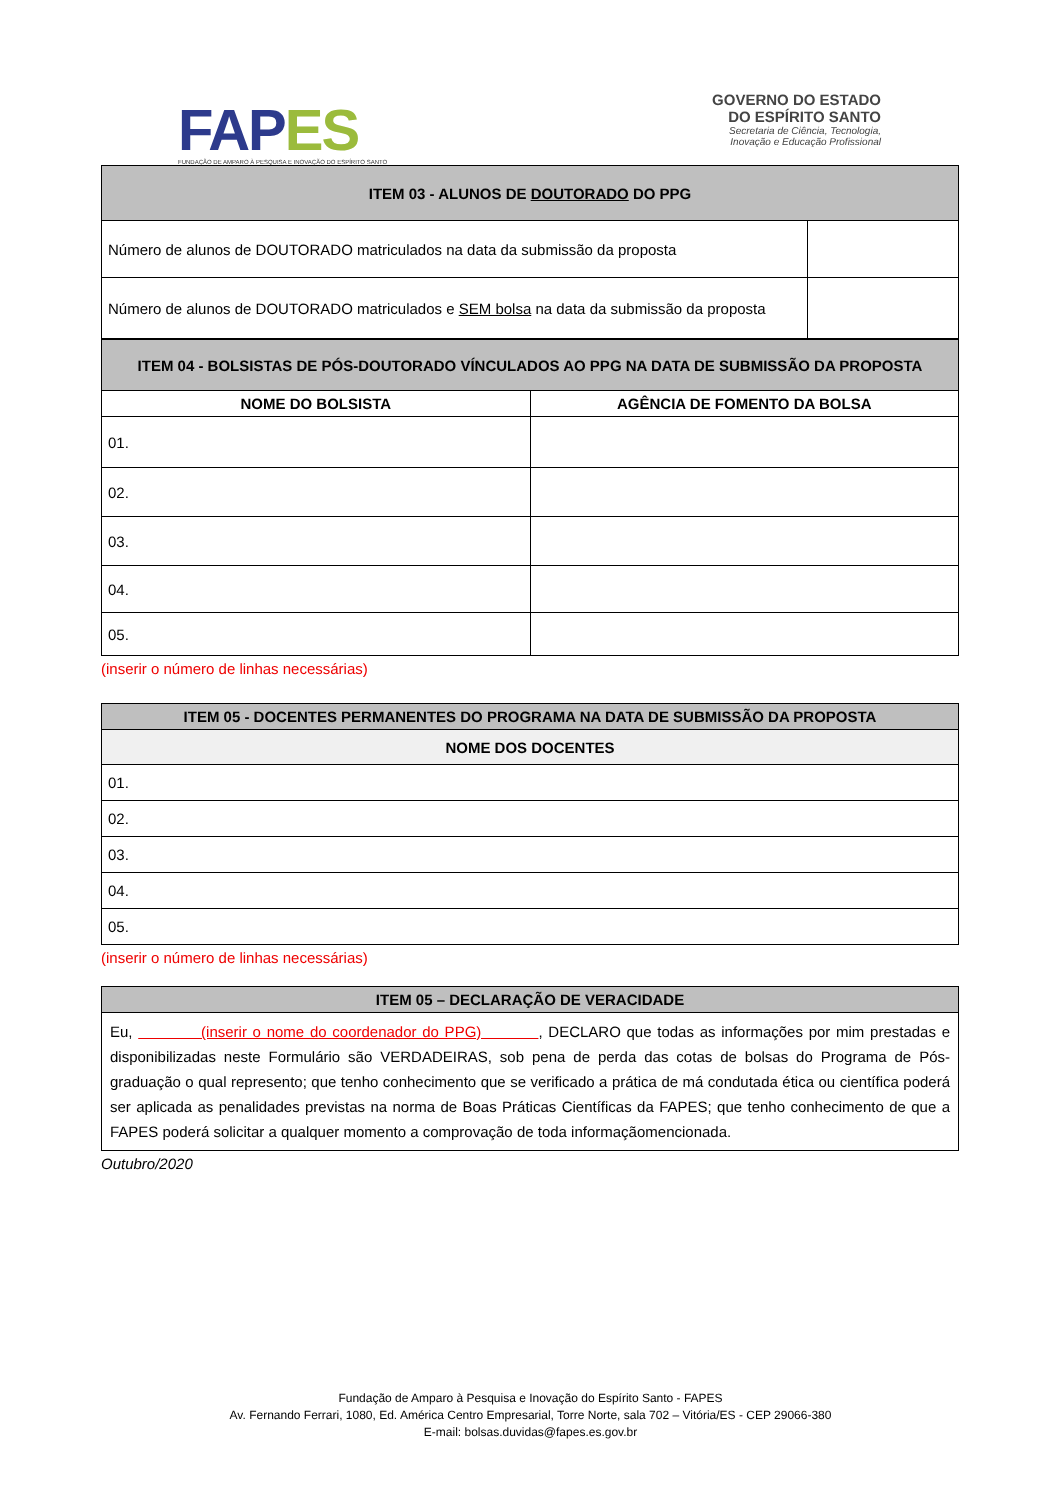FAP ES
FUNDAÇÃO DE AMPARO À PESQUISA E INOVAÇÃO DO ESPÍRITO SANTO
GOVERNO DO ESTADO
DO ESPÍRITO SANTO
Secretaria de Ciência, Tecnologia,
Inovação e Educação Profissional
| ITEM 03 - ALUNOS DE DOUTORADO DO PPG | |
| --- | --- |
| Número de alunos de DOUTORADO matriculados na data da submissão da proposta | |
| Número de alunos de DOUTORADO matriculados e SEM bolsa na data da submissão da proposta | |
| ITEM 04 - BOLSISTAS DE PÓS-DOUTORADO VÍNCULADOS AO PPG NA DATA DE SUBMISSÃO DA PROPOSTA | |
| --- | --- |
| NOME DO BOLSISTA | AGÊNCIA DE FOMENTO DA BOLSA |
| 01. | |
| 02. | |
| 03. | |
| 04. | |
| 05. | |
(inserir o número de linhas necessárias)
| ITEM 05 - DOCENTES PERMANENTES DO PROGRAMA NA DATA DE SUBMISSÃO DA PROPOSTA |
| --- |
| NOME DOS DOCENTES |
| 01. |
| 02. |
| 03. |
| 04. |
| 05. |
(inserir o número de linhas necessárias)
| ITEM 05 – DECLARAÇÃO DE VERACIDADE |
| --- |
| Eu, (inserir o nome do coordenador do PPG) , DECLARO que todas as informações por mim prestadas e disponibilizadas neste Formulário são VERDADEIRAS, sob pena de perda das cotas de bolsas do Programa de Pós-graduação o qual represento; que tenho conhecimento que se verificado a prática de má condutada ética ou científica poderá ser aplicada as penalidades previstas na norma de Boas Práticas Científicas da FAPES; que tenho conhecimento de que a FAPES poderá solicitar a qualquer momento a comprovação de toda informaçãomencionada. |
Outubro/2020
Fundação de Amparo à Pesquisa e Inovação do Espírito Santo - FAPES
Av. Fernando Ferrari, 1080, Ed. América Centro Empresarial, Torre Norte, sala 702 – Vitória/ES - CEP 29066-380
E-mail: bolsas.duvidas@fapes.es.gov.br